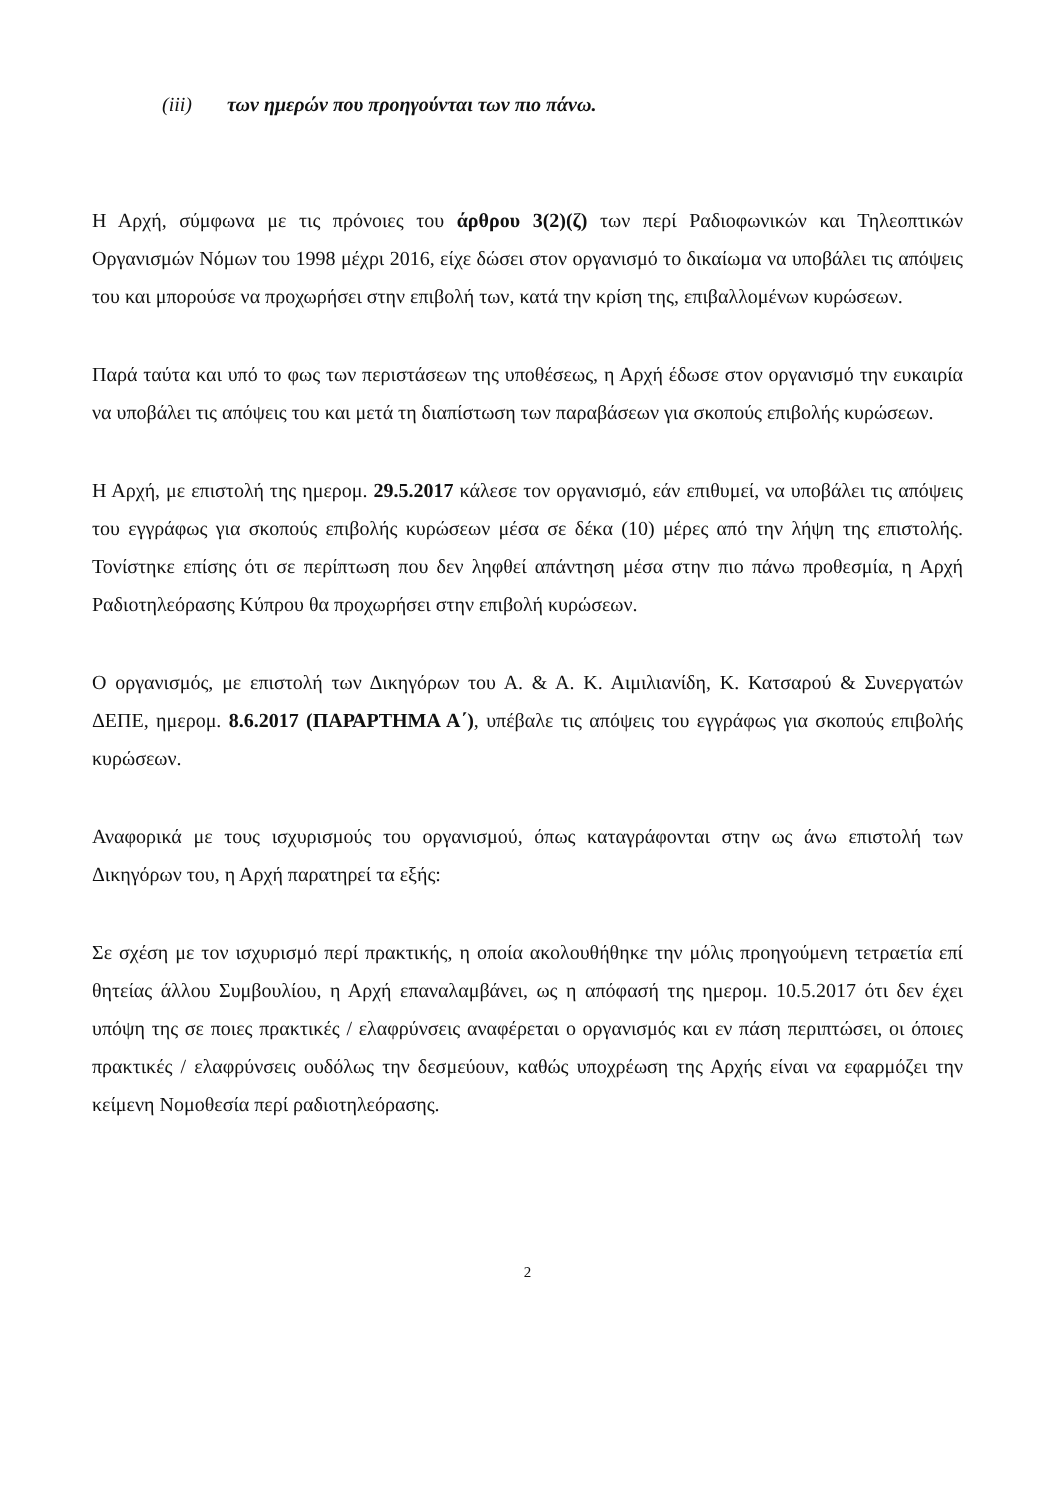(iii) των ημερών που προηγούνται των πιο πάνω.
Η Αρχή, σύμφωνα με τις πρόνοιες του άρθρου 3(2)(ζ) των περί Ραδιοφωνικών και Τηλεοπτικών Οργανισμών Νόμων του 1998 μέχρι 2016, είχε δώσει στον οργανισμό το δικαίωμα να υποβάλει τις απόψεις του και μπορούσε να προχωρήσει στην επιβολή των, κατά την κρίση της, επιβαλλομένων κυρώσεων.
Παρά ταύτα και υπό το φως των περιστάσεων της υποθέσεως, η Αρχή έδωσε στον οργανισμό την ευκαιρία να υποβάλει τις απόψεις του και μετά τη διαπίστωση των παραβάσεων για σκοπούς επιβολής κυρώσεων.
Η Αρχή, με επιστολή της ημερομ. 29.5.2017 κάλεσε τον οργανισμό, εάν επιθυμεί, να υποβάλει τις απόψεις του εγγράφως για σκοπούς επιβολής κυρώσεων μέσα σε δέκα (10) μέρες από την λήψη της επιστολής. Τονίστηκε επίσης ότι σε περίπτωση που δεν ληφθεί απάντηση μέσα στην πιο πάνω προθεσμία, η Αρχή Ραδιοτηλεόρασης Κύπρου θα προχωρήσει στην επιβολή κυρώσεων.
Ο οργανισμός, με επιστολή των Δικηγόρων του Α. & Α. Κ. Αιμιλιανίδη, Κ. Κατσαρού & Συνεργατών ΔΕΠΕ, ημερομ. 8.6.2017 (ΠΑΡΑΡΤΗΜΑ Α΄), υπέβαλε τις απόψεις του εγγράφως για σκοπούς επιβολής κυρώσεων.
Αναφορικά με τους ισχυρισμούς του οργανισμού, όπως καταγράφονται στην ως άνω επιστολή των Δικηγόρων του, η Αρχή παρατηρεί τα εξής:
Σε σχέση με τον ισχυρισμό περί πρακτικής, η οποία ακολουθήθηκε την μόλις προηγούμενη τετραετία επί θητείας άλλου Συμβουλίου, η Αρχή επαναλαμβάνει, ως η απόφασή της ημερομ. 10.5.2017 ότι δεν έχει υπόψη της σε ποιες πρακτικές / ελαφρύνσεις αναφέρεται ο οργανισμός και εν πάση περιπτώσει, οι όποιες πρακτικές / ελαφρύνσεις ουδόλως την δεσμεύουν, καθώς υποχρέωση της Αρχής είναι να εφαρμόζει την κείμενη Νομοθεσία περί ραδιοτηλεόρασης.
2